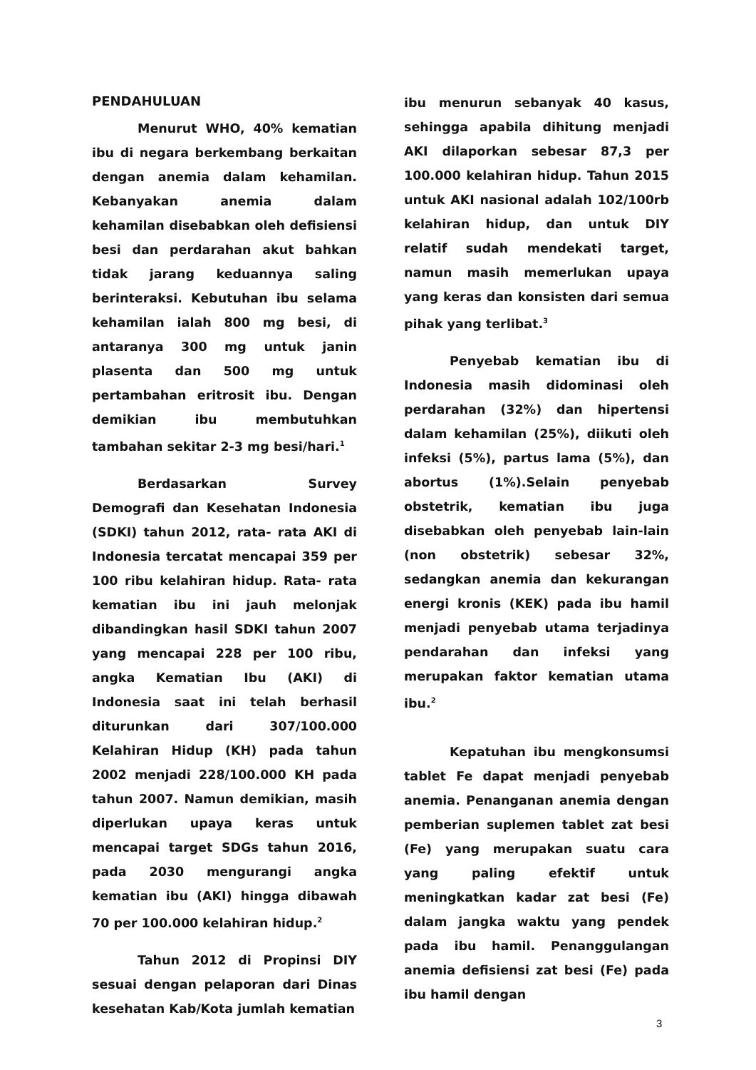PENDAHULUAN
Menurut WHO, 40% kematian ibu di negara berkembang berkaitan dengan anemia dalam kehamilan. Kebanyakan anemia dalam kehamilan disebabkan oleh defisiensi besi dan perdarahan akut bahkan tidak jarang keduannya saling berinteraksi. Kebutuhan ibu selama kehamilan ialah 800 mg besi, di antaranya 300 mg untuk janin plasenta dan 500 mg untuk pertambahan eritrosit ibu. Dengan demikian ibu membutuhkan tambahan sekitar 2-3 mg besi/hari.<sup>1</sup>
Berdasarkan Survey Demografi dan Kesehatan Indonesia (SDKI) tahun 2012, rata- rata AKI di Indonesia tercatat mencapai 359 per 100 ribu kelahiran hidup. Rata- rata kematian ibu ini jauh melonjak dibandingkan hasil SDKI tahun 2007 yang mencapai 228 per 100 ribu, angka Kematian Ibu (AKI) di Indonesia saat ini telah berhasil diturunkan dari 307/100.000 Kelahiran Hidup (KH) pada tahun 2002 menjadi 228/100.000 KH pada tahun 2007. Namun demikian, masih diperlukan upaya keras untuk mencapai target SDGs tahun 2016, pada 2030 mengurangi angka kematian ibu (AKI) hingga dibawah 70 per 100.000 kelahiran hidup.<sup>2</sup>
Tahun 2012 di Propinsi DIY sesuai dengan pelaporan dari Dinas kesehatan Kab/Kota jumlah kematian
ibu menurun sebanyak 40 kasus, sehingga apabila dihitung menjadi AKI dilaporkan sebesar 87,3 per 100.000 kelahiran hidup. Tahun 2015 untuk AKI nasional adalah 102/100rb kelahiran hidup, dan untuk DIY relatif sudah mendekati target, namun masih memerlukan upaya yang keras dan konsisten dari semua pihak yang terlibat.<sup>3</sup>
Penyebab kematian ibu di Indonesia masih didominasi oleh perdarahan (32%) dan hipertensi dalam kehamilan (25%), diikuti oleh infeksi (5%), partus lama (5%), dan abortus (1%).Selain penyebab obstetrik, kematian ibu juga disebabkan oleh penyebab lain-lain (non obstetrik) sebesar 32%, sedangkan anemia dan kekurangan energi kronis (KEK) pada ibu hamil menjadi penyebab utama terjadinya pendarahan dan infeksi yang merupakan faktor kematian utama ibu.<sup>2</sup>
Kepatuhan ibu mengkonsumsi tablet Fe dapat menjadi penyebab anemia. Penanganan anemia dengan pemberian suplemen tablet zat besi (Fe) yang merupakan suatu cara yang paling efektif untuk meningkatkan kadar zat besi (Fe) dalam jangka waktu yang pendek pada ibu hamil. Penanggulangan anemia defisiensi zat besi (Fe) pada ibu hamil dengan
3